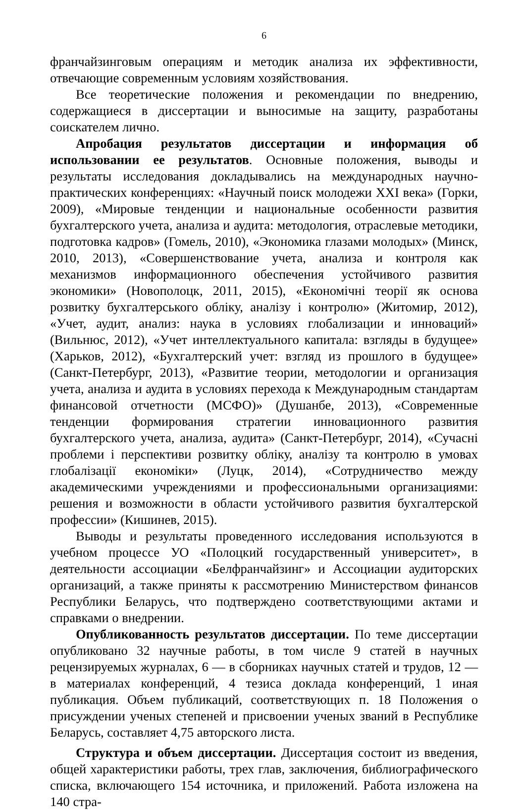6
франчайзинговым операциям и методик анализа их эффективности, отвечающие современным условиям хозяйствования.
Все теоретические положения и рекомендации по внедрению, содержащиеся в диссертации и выносимые на защиту, разработаны соискателем лично.
Апробация результатов диссертации и информация об использовании ее результатов. Основные положения, выводы и результаты исследования докладывались на международных научно-практических конференциях: «Научный поиск молодежи XXI века» (Горки, 2009), «Мировые тенденции и национальные особенности развития бухгалтерского учета, анализа и аудита: методология, отраслевые методики, подготовка кадров» (Гомель, 2010), «Экономика глазами молодых» (Минск, 2010, 2013), «Совершенствование учета, анализа и контроля как механизмов информационного обеспечения устойчивого развития экономики» (Новополоцк, 2011, 2015), «Економічні теорії як основа розвитку бухгалтерського обліку, аналізу і контролю» (Житомир, 2012), «Учет, аудит, анализ: наука в условиях глобализации и инноваций» (Вильнюс, 2012), «Учет интеллектуального капитала: взгляды в будущее» (Харьков, 2012), «Бухгалтерский учет: взгляд из прошлого в будущее» (Санкт-Петербург, 2013), «Развитие теории, методологии и организация учета, анализа и аудита в условиях перехода к Международным стандартам финансовой отчетности (МСФО)» (Душанбе, 2013), «Современные тенденции формирования стратегии инновационного развития бухгалтерского учета, анализа, аудита» (Санкт-Петербург, 2014), «Сучасні проблеми і перспективи розвитку обліку, аналізу та контролю в умовах глобалізації економіки» (Луцк, 2014), «Сотрудничество между академическими учреждениями и профессиональными организациями: решения и возможности в области устойчивого развития бухгалтерской профессии» (Кишинев, 2015).
Выводы и результаты проведенного исследования используются в учебном процессе УО «Полоцкий государственный университет», в деятельности ассоциации «Белфранчайзинг» и Ассоциации аудиторских организаций, а также приняты к рассмотрению Министерством финансов Республики Беларусь, что подтверждено соответствующими актами и справками о внедрении.
Опубликованность результатов диссертации. По теме диссертации опубликовано 32 научные работы, в том числе 9 статей в научных рецензируемых журналах, 6 — в сборниках научных статей и трудов, 12 — в материалах конференций, 4 тезиса доклада конференций, 1 иная публикация. Объем публикаций, соответствующих п. 18 Положения о присуждении ученых степеней и присвоении ученых званий в Республике Беларусь, составляет 4,75 авторского листа.
Структура и объем диссертации. Диссертация состоит из введения, общей характеристики работы, трех глав, заключения, библиографического списка, включающего 154 источника, и приложений. Работа изложена на 140 стра-